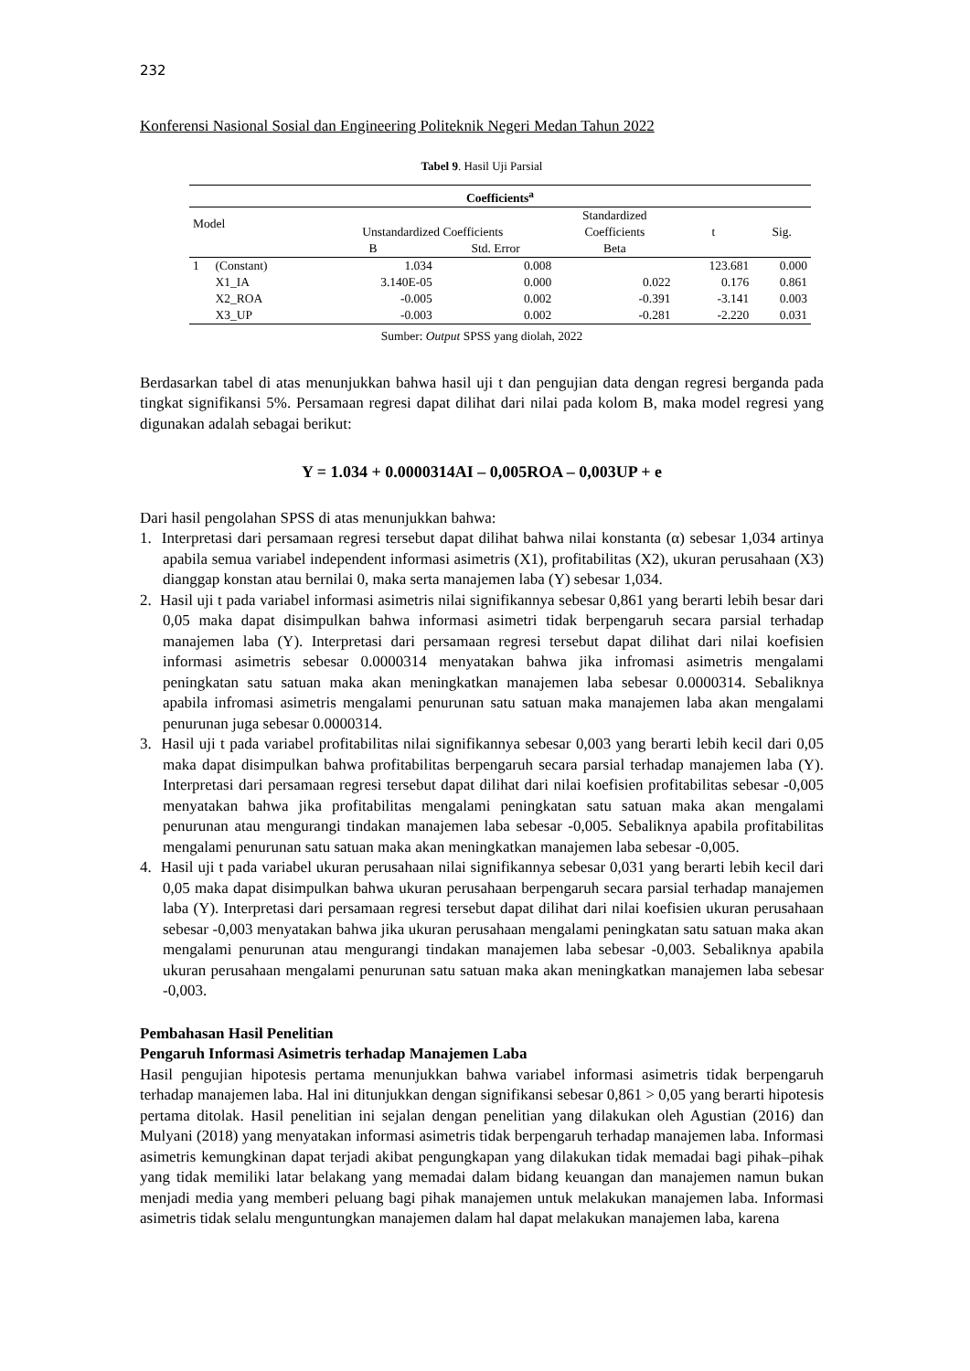232
Konferensi Nasional Sosial dan Engineering Politeknik Negeri Medan Tahun 2022
Tabel 9. Hasil Uji Parsial
| Coefficients<sup>a</sup> | | | | | | |
| --- | --- | --- | --- | --- | --- | --- |
| Model | | Unstandardized Coefficients | | Standardized | t | Sig. |
| | | | | Coefficients | | |
| | | B | Std. Error | Beta | | |
| 1 | (Constant) | 1.034 | 0.008 | | 123.681 | 0.000 |
| | X1_IA | 3.140E-05 | 0.000 | 0.022 | 0.176 | 0.861 |
| | X2_ROA | -0.005 | 0.002 | -0.391 | -3.141 | 0.003 |
| | X3_UP | -0.003 | 0.002 | -0.281 | -2.220 | 0.031 |
Sumber: Output SPSS yang diolah, 2022
Berdasarkan tabel di atas menunjukkan bahwa hasil uji t dan pengujian data dengan regresi berganda pada tingkat signifikansi 5%. Persamaan regresi dapat dilihat dari nilai pada kolom B, maka model regresi yang digunakan adalah sebagai berikut:
Y = 1.034 + 0.0000314AI – 0,005ROA – 0,003UP + e
Dari hasil pengolahan SPSS di atas menunjukkan bahwa:
1. Interpretasi dari persamaan regresi tersebut dapat dilihat bahwa nilai konstanta (α) sebesar 1,034 artinya apabila semua variabel independent informasi asimetris (X1), profitabilitas (X2), ukuran perusahaan (X3) dianggap konstan atau bernilai 0, maka serta manajemen laba (Y) sebesar 1,034.
2. Hasil uji t pada variabel informasi asimetris nilai signifikannya sebesar 0,861 yang berarti lebih besar dari 0,05 maka dapat disimpulkan bahwa informasi asimetri tidak berpengaruh secara parsial terhadap manajemen laba (Y). Interpretasi dari persamaan regresi tersebut dapat dilihat dari nilai koefisien informasi asimetris sebesar 0.0000314 menyatakan bahwa jika infromasi asimetris mengalami peningkatan satu satuan maka akan meningkatkan manajemen laba sebesar 0.0000314. Sebaliknya apabila infromasi asimetris mengalami penurunan satu satuan maka manajemen laba akan mengalami penurunan juga sebesar 0.0000314.
3. Hasil uji t pada variabel profitabilitas nilai signifikannya sebesar 0,003 yang berarti lebih kecil dari 0,05 maka dapat disimpulkan bahwa profitabilitas berpengaruh secara parsial terhadap manajemen laba (Y). Interpretasi dari persamaan regresi tersebut dapat dilihat dari nilai koefisien profitabilitas sebesar -0,005 menyatakan bahwa jika profitabilitas mengalami peningkatan satu satuan maka akan mengalami penurunan atau mengurangi tindakan manajemen laba sebesar -0,005. Sebaliknya apabila profitabilitas mengalami penurunan satu satuan maka akan meningkatkan manajemen laba sebesar -0,005.
4. Hasil uji t pada variabel ukuran perusahaan nilai signifikannya sebesar 0,031 yang berarti lebih kecil dari 0,05 maka dapat disimpulkan bahwa ukuran perusahaan berpengaruh secara parsial terhadap manajemen laba (Y). Interpretasi dari persamaan regresi tersebut dapat dilihat dari nilai koefisien ukuran perusahaan sebesar -0,003 menyatakan bahwa jika ukuran perusahaan mengalami peningkatan satu satuan maka akan mengalami penurunan atau mengurangi tindakan manajemen laba sebesar -0,003. Sebaliknya apabila ukuran perusahaan mengalami penurunan satu satuan maka akan meningkatkan manajemen laba sebesar -0,003.
Pembahasan Hasil Penelitian
Pengaruh Informasi Asimetris terhadap Manajemen Laba
Hasil pengujian hipotesis pertama menunjukkan bahwa variabel informasi asimetris tidak berpengaruh terhadap manajemen laba. Hal ini ditunjukkan dengan signifikansi sebesar 0,861 > 0,05 yang berarti hipotesis pertama ditolak. Hasil penelitian ini sejalan dengan penelitian yang dilakukan oleh Agustian (2016) dan Mulyani (2018) yang menyatakan informasi asimetris tidak berpengaruh terhadap manajemen laba. Informasi asimetris kemungkinan dapat terjadi akibat pengungkapan yang dilakukan tidak memadai bagi pihak–pihak yang tidak memiliki latar belakang yang memadai dalam bidang keuangan dan manajemen namun bukan menjadi media yang memberi peluang bagi pihak manajemen untuk melakukan manajemen laba. Informasi asimetris tidak selalu menguntungkan manajemen dalam hal dapat melakukan manajemen laba, karena